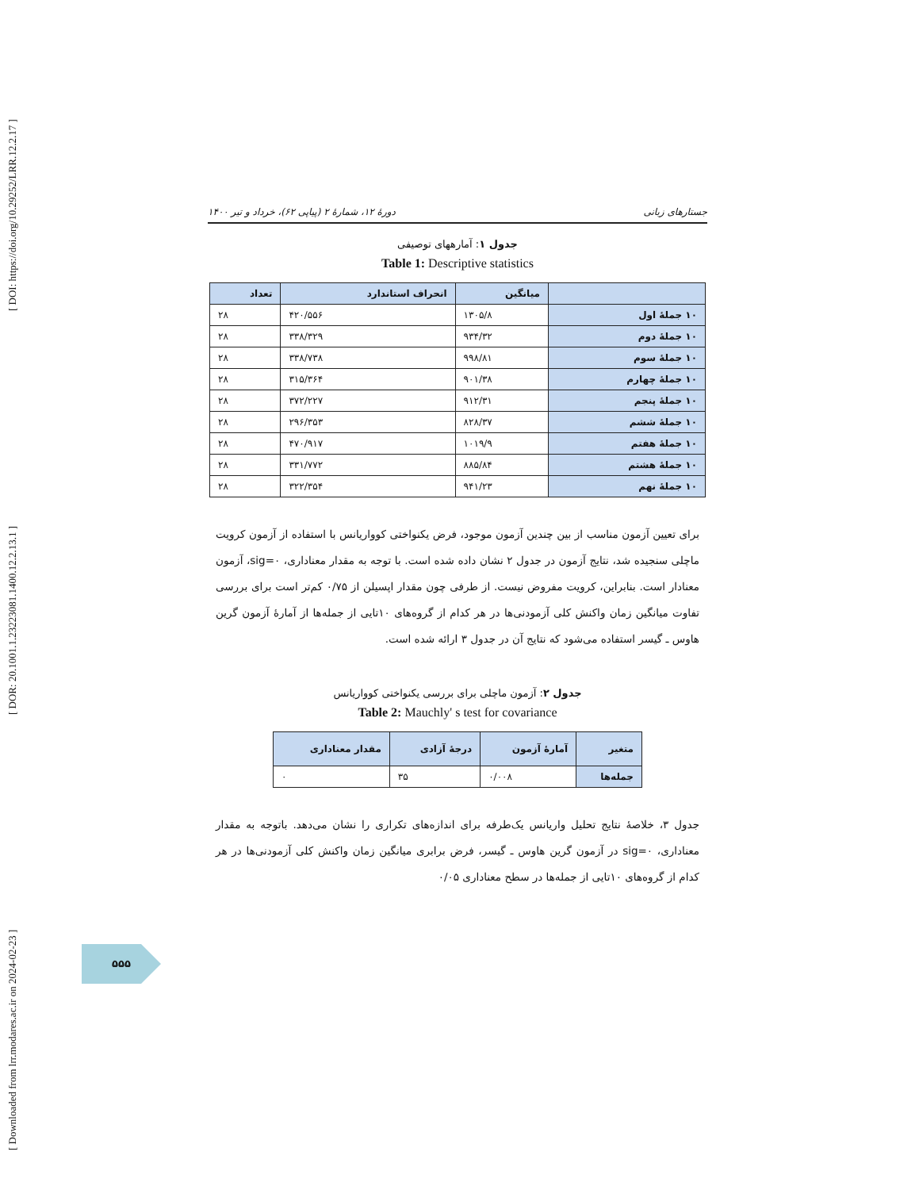[ Downloaded from lrr.modares.ac.ir on 2024-02-23 ] [ DOR: 20.1001.1.23223081.1400.12.2.13.1 ] [ DOI: https://doi.org/10.29252/LRR.12.2.17 ]
جستارهای زبانی دورهٔ ۱۲، شمارهٔ ۲ (پیاپی ۶۲)، خرداد و تیر ۱۴۰۰
جدول ۱: آمارههای توصیفی
Table 1: Descriptive statistics
| | میانگین | انحراف استاندارد | تعداد |
| --- | --- | --- | --- |
| ۱۰ جملهٔ اول | ۱۳۰۵/۸ | ۴۲۰/۵۵۶ | ۲۸ |
| ۱۰ جملهٔ دوم | ۹۳۴/۳۲ | ۳۳۸/۳۲۹ | ۲۸ |
| ۱۰ جملهٔ سوم | ۹۹۸/۸۱ | ۳۳۸/۷۳۸ | ۲۸ |
| ۱۰ جملهٔ چهارم | ۹۰۱/۳۸ | ۳۱۵/۳۶۴ | ۲۸ |
| ۱۰ جملهٔ پنجم | ۹۱۲/۳۱ | ۳۷۲/۲۲۷ | ۲۸ |
| ۱۰ جملهٔ ششم | ۸۲۸/۳۷ | ۲۹۶/۳۵۳ | ۲۸ |
| ۱۰ جملهٔ هفتم | ۱۰۱۹/۹ | ۴۷۰/۹۱۷ | ۲۸ |
| ۱۰ جملهٔ هشتم | ۸۸۵/۸۴ | ۳۳۱/۷۷۲ | ۲۸ |
| ۱۰ جملهٔ نهم | ۹۴۱/۲۳ | ۳۲۲/۳۵۴ | ۲۸ |
برای تعیین آزمون مناسب از بین چندین آزمون موجود، فرض یکنواختی کوواریانس با استفاده از آزمون کرویت ماچلی سنجیده شد، نتایج آزمون در جدول ۲ نشان داده شده است. با توجه به مقدار معناداری، sig=۰، آزمون معنادار است. بنابراین، کرویت مفروض نیست. از طرفی چون مقدار اپسیلن از ۰/۷۵ کم‌تر است برای بررسی تفاوت میانگین زمان واکنش کلی آزمودنی‌ها در هر کدام از گروه‌های ۱۰تایی از جمله‌ها از آمارهٔ آزمون گرین هاوس ـ گیسر استفاده می‌شود که نتایج آن در جدول ۳ ارائه شده است.
جدول ۲: آزمون ماچلی برای بررسی یکنواختی کوواریانس
Table 2: Mauchly' s test for covariance
| متغیر | آمارهٔ آزمون | درجهٔ آزادی | مقدار معناداری |
| --- | --- | --- | --- |
| جمله‌ها | ۰/۰۰۸ | ۳۵ | ۰ |
جدول ۳، خلاصهٔ نتایج تحلیل واریانس یک‌طرفه برای اندازه‌های تکراری را نشان می‌دهد. باتوجه به مقدار معناداری، sig=۰ در آزمون گرین هاوس ـ گیسر، فرض برابری میانگین زمان واکنش کلی آزمودنی‌ها در هر کدام از گروه‌های ۱۰تایی از جمله‌ها در سطح معناداری ۰/۰۵
۵۵۵